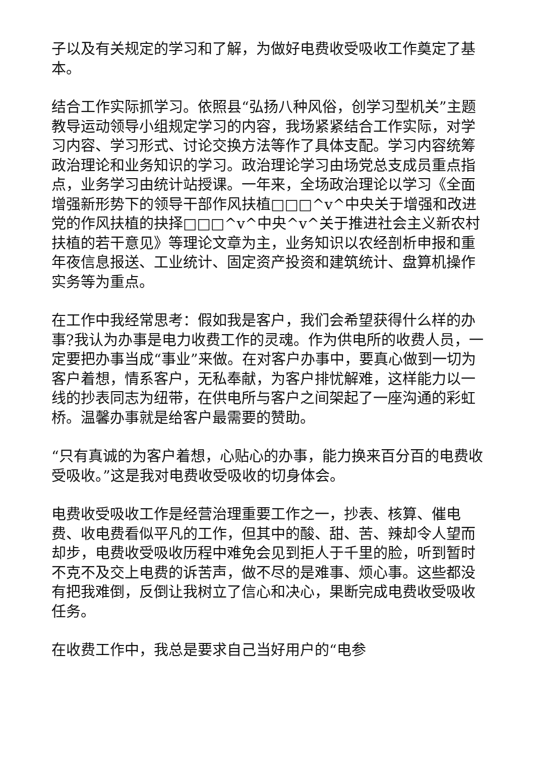子以及有关规定的学习和了解，为做好电费收受吸收工作奠定了基本。
结合工作实际抓学习。依照县“弘扬八种风俗，创学习型机关”主题教导运动领导小组规定学习的内容，我场紧紧结合工作实际，对学习内容、学习形式、讨论交换方法等作了具体支配。学习内容统筹政治理论和业务知识的学习。政治理论学习由场党总支成员重点指点，业务学习由统计站授课。一年来，全场政治理论以学习《全面增强新形势下的领导干部作风扶植□□□^v^中央关于增强和改进党的作风扶植的抉择□□□^v^中央^v^关于推进社会主义新农村扶植的若干意见》等理论文章为主，业务知识以农经剖析申报和重年夜信息报送、工业统计、固定资产投资和建筑统计、盘算机操作实务等为重点。
在工作中我经常思考：假如我是客户，我们会希望获得什么样的办事?我认为办事是电力收费工作的灵魂。作为供电所的收费人员，一定要把办事当成“事业”来做。在对客户办事中，要真心做到一切为客户着想，情系客户，无私奉献，为客户排忧解难，这样能力以一线的抄表同志为纽带，在供电所与客户之间架起了一座沟通的彩虹桥。温馨办事就是给客户最需要的赞助。
“只有真诚的为客户着想，心贴心的办事，能力换来百分百的电费收受吸收。”这是我对电费收受吸收的切身体会。
电费收受吸收工作是经营治理重要工作之一，抄表、核算、催电费、收电费看似平凡的工作，但其中的酸、甜、苦、辣却令人望而却步，电费收受吸收历程中难免会见到拒人于千里的脸，听到暂时不克不及交上电费的诉苦声，做不尽的是难事、烦心事。这些都没有把我难倒，反倒让我树立了信心和决心，果断完成电费收受吸收任务。
在收费工作中，我总是要求自己当好用户的“电参